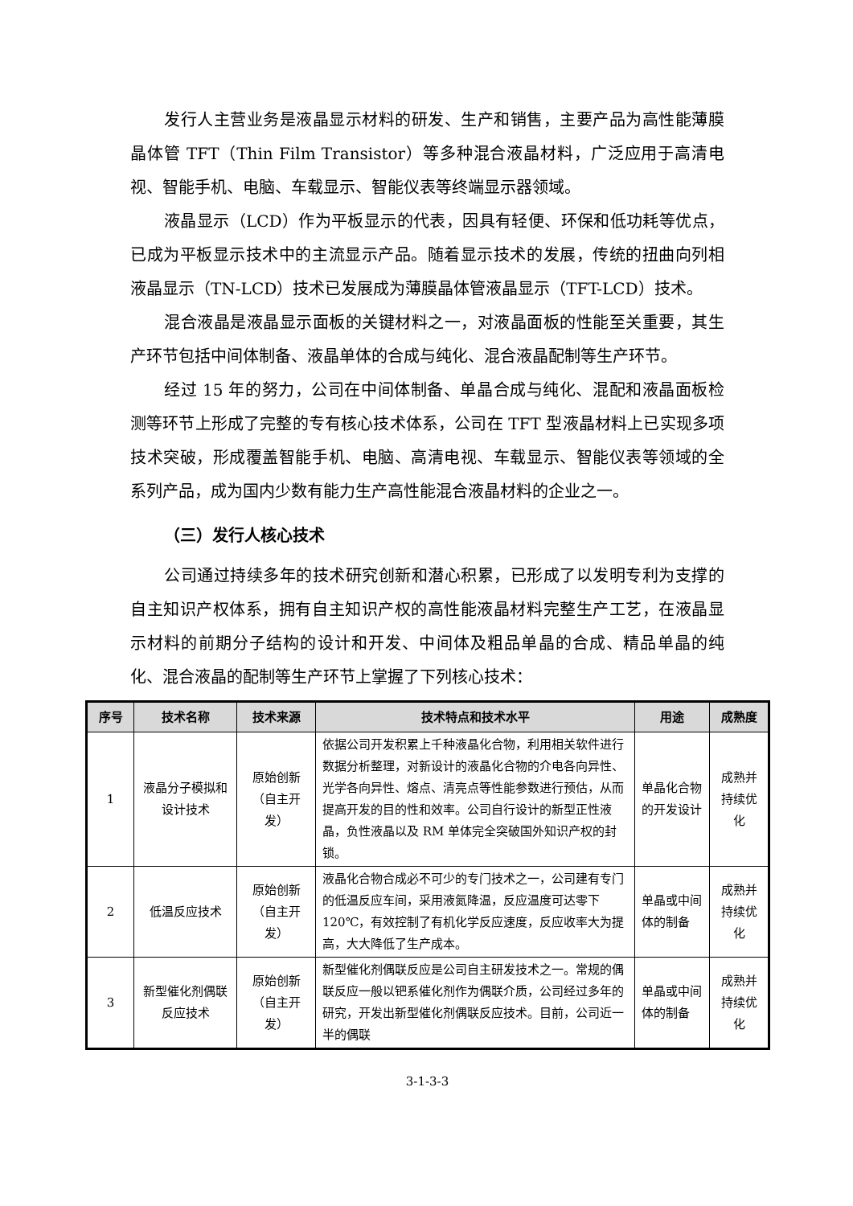发行人主营业务是液晶显示材料的研发、生产和销售，主要产品为高性能薄膜晶体管 TFT（Thin Film Transistor）等多种混合液晶材料，广泛应用于高清电视、智能手机、电脑、车载显示、智能仪表等终端显示器领域。
液晶显示（LCD）作为平板显示的代表，因具有轻便、环保和低功耗等优点，已成为平板显示技术中的主流显示产品。随着显示技术的发展，传统的扭曲向列相液晶显示（TN-LCD）技术已发展成为薄膜晶体管液晶显示（TFT-LCD）技术。
混合液晶是液晶显示面板的关键材料之一，对液晶面板的性能至关重要，其生产环节包括中间体制备、液晶单体的合成与纯化、混合液晶配制等生产环节。
经过 15 年的努力，公司在中间体制备、单晶合成与纯化、混配和液晶面板检测等环节上形成了完整的专有核心技术体系，公司在 TFT 型液晶材料上已实现多项技术突破，形成覆盖智能手机、电脑、高清电视、车载显示、智能仪表等领域的全系列产品，成为国内少数有能力生产高性能混合液晶材料的企业之一。
（三）发行人核心技术
公司通过持续多年的技术研究创新和潜心积累，已形成了以发明专利为支撑的自主知识产权体系，拥有自主知识产权的高性能液晶材料完整生产工艺，在液晶显示材料的前期分子结构的设计和开发、中间体及粗品单晶的合成、精品单晶的纯化、混合液晶的配制等生产环节上掌握了下列核心技术：
| 序号 | 技术名称 | 技术来源 | 技术特点和技术水平 | 用途 | 成熟度 |
| --- | --- | --- | --- | --- | --- |
| 1 | 液晶分子模拟和设计技术 | 原始创新（自主开发） | 依据公司开发积累上千种液晶化合物，利用相关软件进行数据分析整理，对新设计的液晶化合物的介电各向异性、光学各向异性、熔点、清亮点等性能参数进行预估，从而提高开发的目的性和效率。公司自行设计的新型正性液晶，负性液晶以及 RM 单体完全突破国外知识产权的封锁。 | 单晶化合物的开发设计 | 成熟并持续优化 |
| 2 | 低温反应技术 | 原始创新（自主开发） | 液晶化合物合成必不可少的专门技术之一，公司建有专门的低温反应车间，采用液氮降温，反应温度可达零下 120℃，有效控制了有机化学反应速度，反应收率大为提高，大大降低了生产成本。 | 单晶或中间体的制备 | 成熟并持续优化 |
| 3 | 新型催化剂偶联反应技术 | 原始创新（自主开发） | 新型催化剂偶联反应是公司自主研发技术之一。常规的偶联反应一般以钯系催化剂作为偶联介质，公司经过多年的研究，开发出新型催化剂偶联反应技术。目前，公司近一半的偶联 | 单晶或中间体的制备 | 成熟并持续优化 |
3-1-3-3